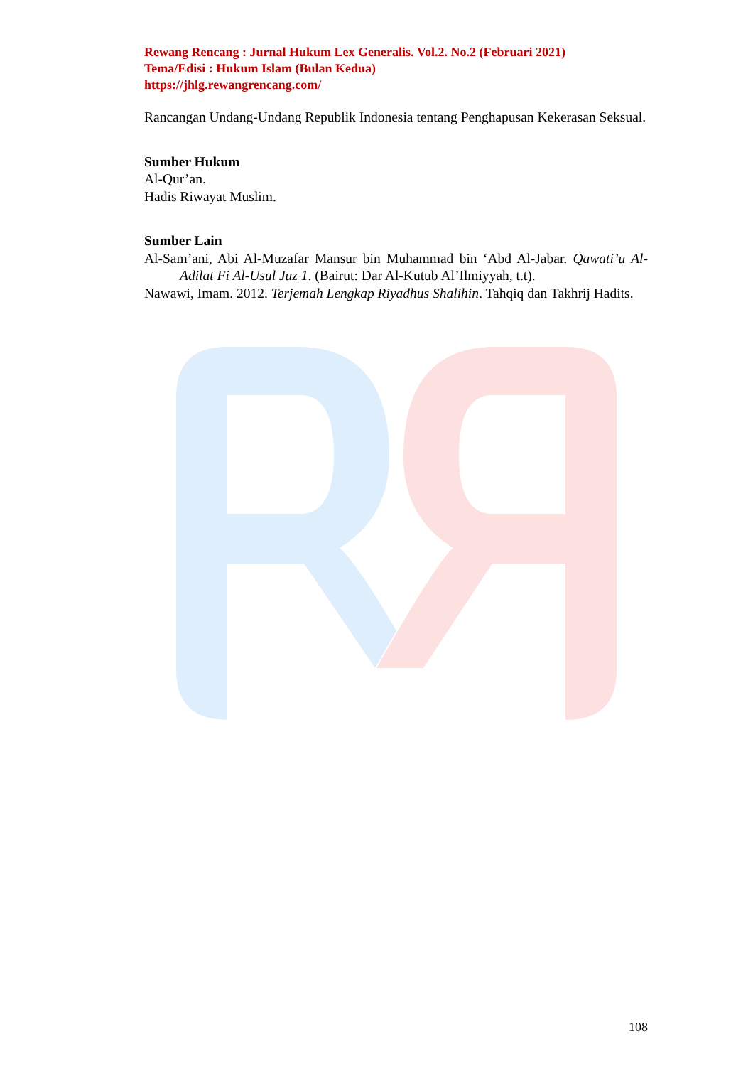Rewang Rencang : Jurnal Hukum Lex Generalis. Vol.2. No.2 (Februari 2021)
Tema/Edisi : Hukum Islam (Bulan Kedua)
https://jhlg.rewangrencang.com/
Rancangan Undang-Undang Republik Indonesia tentang Penghapusan Kekerasan Seksual.
Sumber Hukum
Al-Qur’an.
Hadis Riwayat Muslim.
Sumber Lain
Al-Sam’ani, Abi Al-Muzafar Mansur bin Muhammad bin ‘Abd Al-Jabar. Qawati’u Al-Adilat Fi Al-Usul Juz 1. (Bairut: Dar Al-Kutub Al’Ilmiyyah, t.t).
Nawawi, Imam. 2012. Terjemah Lengkap Riyadhus Shalihin. Tahqiq dan Takhrij Hadits.
108